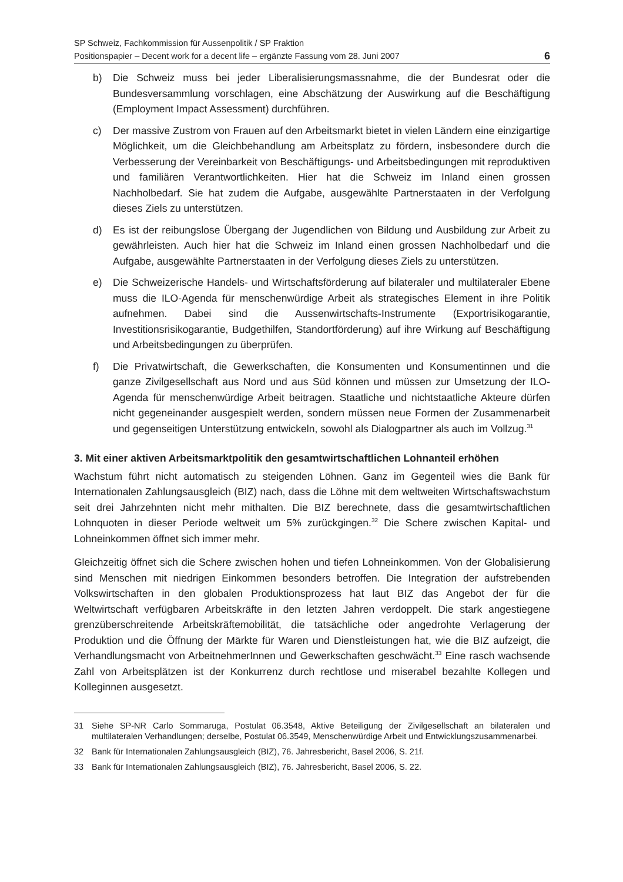SP Schweiz, Fachkommission für Aussenpolitik / SP Fraktion
Positionspapier – Decent work for a decent life – ergänzte Fassung vom 28. Juni 2007
6
b) Die Schweiz muss bei jeder Liberalisierungsmassnahme, die der Bundesrat oder die Bundesversammlung vorschlagen, eine Abschätzung der Auswirkung auf die Beschäftigung (Employment Impact Assessment) durchführen.
c) Der massive Zustrom von Frauen auf den Arbeitsmarkt bietet in vielen Ländern eine einzigartige Möglichkeit, um die Gleichbehandlung am Arbeitsplatz zu fördern, insbesondere durch die Verbesserung der Vereinbarkeit von Beschäftigungs- und Arbeitsbedingungen mit reproduktiven und familiären Verantwortlichkeiten. Hier hat die Schweiz im Inland einen grossen Nachholbedarf. Sie hat zudem die Aufgabe, ausgewählte Partnerstaaten in der Verfolgung dieses Ziels zu unterstützen.
d) Es ist der reibungslose Übergang der Jugendlichen von Bildung und Ausbildung zur Arbeit zu gewährleisten. Auch hier hat die Schweiz im Inland einen grossen Nachholbedarf und die Aufgabe, ausgewählte Partnerstaaten in der Verfolgung dieses Ziels zu unterstützen.
e) Die Schweizerische Handels- und Wirtschaftsförderung auf bilateraler und multilateraler Ebene muss die ILO-Agenda für menschenwürdige Arbeit als strategisches Element in ihre Politik aufnehmen. Dabei sind die Aussenwirtschafts-Instrumente (Exportrisikogarantie, Investitionsrisikogarantie, Budgethilfen, Standortförderung) auf ihre Wirkung auf Beschäftigung und Arbeitsbedingungen zu überprüfen.
f) Die Privatwirtschaft, die Gewerkschaften, die Konsumenten und Konsumentinnen und die ganze Zivilgesellschaft aus Nord und aus Süd können und müssen zur Umsetzung der ILO-Agenda für menschenwürdige Arbeit beitragen. Staatliche und nichtstaatliche Akteure dürfen nicht gegeneinander ausgespielt werden, sondern müssen neue Formen der Zusammenarbeit und gegenseitigen Unterstützung entwickeln, sowohl als Dialogpartner als auch im Vollzug.<sup>31</sup>
3. Mit einer aktiven Arbeitsmarktpolitik den gesamtwirtschaftlichen Lohnanteil erhöhen
Wachstum führt nicht automatisch zu steigenden Löhnen. Ganz im Gegenteil wies die Bank für Internationalen Zahlungsausgleich (BIZ) nach, dass die Löhne mit dem weltweiten Wirtschaftswachstum seit drei Jahrzehnten nicht mehr mithalten. Die BIZ berechnete, dass die gesamtwirtschaftlichen Lohnquoten in dieser Periode weltweit um 5% zurückgingen.<sup>32</sup> Die Schere zwischen Kapital- und Lohneinkommen öffnet sich immer mehr.
Gleichzeitig öffnet sich die Schere zwischen hohen und tiefen Lohneinkommen. Von der Globalisierung sind Menschen mit niedrigen Einkommen besonders betroffen. Die Integration der aufstrebenden Volkswirtschaften in den globalen Produktionsprozess hat laut BIZ das Angebot der für die Weltwirtschaft verfügbaren Arbeitskräfte in den letzten Jahren verdoppelt. Die stark angestiegene grenzüberschreitende Arbeitskräftemobilität, die tatsächliche oder angedrohte Verlagerung der Produktion und die Öffnung der Märkte für Waren und Dienstleistungen hat, wie die BIZ aufzeigt, die Verhandlungsmacht von ArbeitnehmerInnen und Gewerkschaften geschwächt.<sup>33</sup> Eine rasch wachsende Zahl von Arbeitsplätzen ist der Konkurrenz durch rechtlose und miserabel bezahlte Kollegen und Kolleginnen ausgesetzt.
31 Siehe SP-NR Carlo Sommaruga, Postulat 06.3548, Aktive Beteiligung der Zivilgesellschaft an bilateralen und multilateralen Verhandlungen; derselbe, Postulat 06.3549, Menschenwürdige Arbeit und Entwicklungszusammenarbei.
32 Bank für Internationalen Zahlungsausgleich (BIZ), 76. Jahresbericht, Basel 2006, S. 21f.
33 Bank für Internationalen Zahlungsausgleich (BIZ), 76. Jahresbericht, Basel 2006, S. 22.